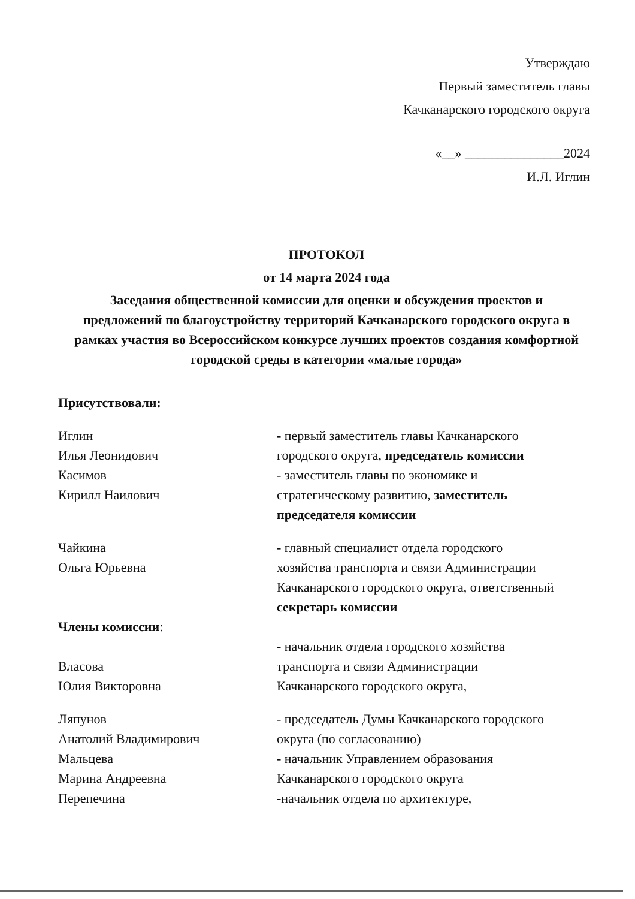Утверждаю
Первый заместитель главы
Качканарского городского округа
«__» _______________2024
И.Л. Иглин
ПРОТОКОЛ
от 14 марта 2024 года
Заседания общественной комиссии для оценки и обсуждения проектов и предложений по благоустройству территорий Качканарского городского округа в рамках участия во Всероссийском конкурсе лучших проектов создания комфортной городской среды в категории «малые города»
Присутствовали:
Иглин
Илья Леонидович
- первый заместитель главы Качканарского городского округа, председатель комиссии
Касимов
Кирилл Наилович
- заместитель главы по экономике и стратегическому развитию, заместитель председателя комиссии
Чайкина
Ольга Юрьевна
- главный специалист отдела городского хозяйства транспорта и связи Администрации Качканарского городского округа, ответственный секретарь комиссии
Члены комиссии:
Власова
Юлия Викторовна
- начальник отдела городского хозяйства транспорта и связи Администрации Качканарского городского округа,
Ляпунов
Анатолий Владимирович
- председатель Думы Качканарского городского округа (по согласованию)
Мальцева
Марина Андреевна
- начальник Управлением образования Качканарского городского округа
Перепечина -начальник отдела по архитектуре,